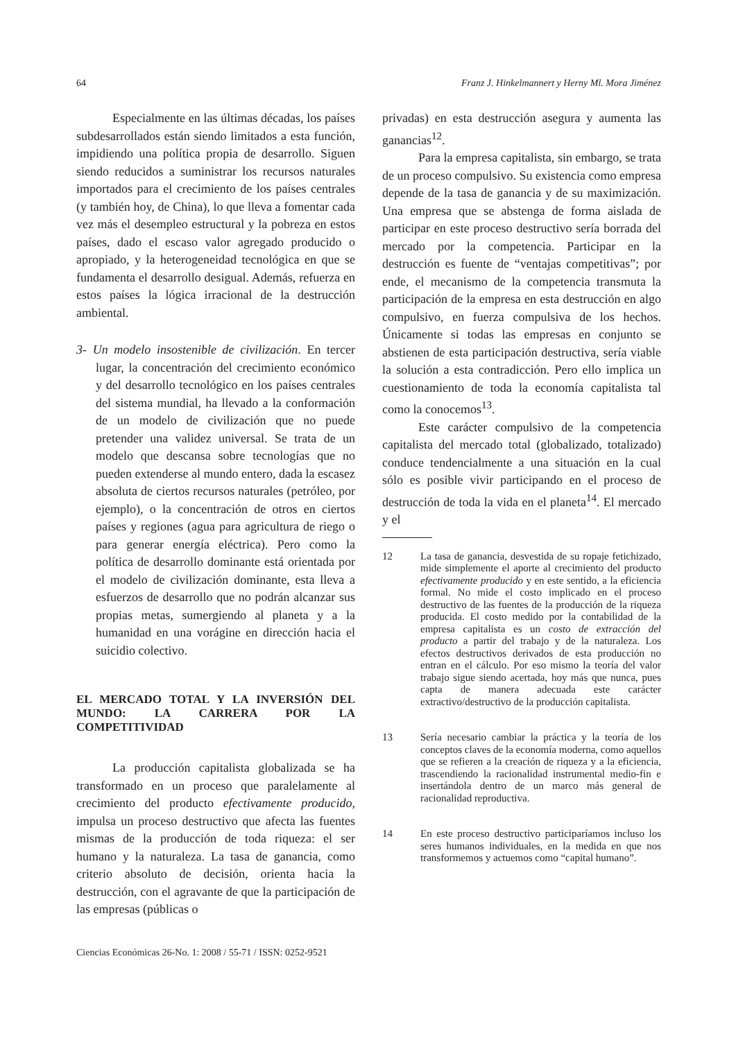64 Franz J. Hinkelmannert y Herny Ml. Mora Jiménez
Especialmente en las últimas décadas, los países subdesarrollados están siendo limitados a esta función, impidiendo una política propia de desarrollo. Siguen siendo reducidos a suministrar los recursos naturales importados para el crecimiento de los países centrales (y también hoy, de China), lo que lleva a fomentar cada vez más el desempleo estructural y la pobreza en estos países, dado el escaso valor agregado producido o apropiado, y la heterogeneidad tecnológica en que se fundamenta el desarrollo desigual. Además, refuerza en estos países la lógica irracional de la destrucción ambiental.
3- Un modelo insostenible de civilización. En tercer lugar, la concentración del crecimiento económico y del desarrollo tecnológico en los países centrales del sistema mundial, ha llevado a la conformación de un modelo de civilización que no puede pretender una validez universal. Se trata de un modelo que descansa sobre tecnologías que no pueden extenderse al mundo entero, dada la escasez absoluta de ciertos recursos naturales (petróleo, por ejemplo), o la concentración de otros en ciertos países y regiones (agua para agricultura de riego o para generar energía eléctrica). Pero como la política de desarrollo dominante está orientada por el modelo de civilización dominante, esta lleva a esfuerzos de desarrollo que no podrán alcanzar sus propias metas, sumergiendo al planeta y a la humanidad en una vorágine en dirección hacia el suicidio colectivo.
EL MERCADO TOTAL Y LA INVERSIÓN DEL MUNDO: LA CARRERA POR LA COMPETITIVIDAD
La producción capitalista globalizada se ha transformado en un proceso que paralelamente al crecimiento del producto efectivamente producido, impulsa un proceso destructivo que afecta las fuentes mismas de la producción de toda riqueza: el ser humano y la naturaleza. La tasa de ganancia, como criterio absoluto de decisión, orienta hacia la destrucción, con el agravante de que la participación de las empresas (públicas o
Ciencias Económicas 26-No. 1: 2008 / 55-71 / ISSN: 0252-9521
privadas) en esta destrucción asegura y aumenta las ganancias<sup>12</sup>.
Para la empresa capitalista, sin embargo, se trata de un proceso compulsivo. Su existencia como empresa depende de la tasa de ganancia y de su maximización. Una empresa que se abstenga de forma aislada de participar en este proceso destructivo sería borrada del mercado por la competencia. Participar en la destrucción es fuente de “ventajas competitivas”; por ende, el mecanismo de la competencia transmuta la participación de la empresa en esta destrucción en algo compulsivo, en fuerza compulsiva de los hechos. Únicamente si todas las empresas en conjunto se abstienen de esta participación destructiva, sería viable la solución a esta contradicción. Pero ello implica un cuestionamiento de toda la economía capitalista tal como la conocemos<sup>13</sup>.
Este carácter compulsivo de la competencia capitalista del mercado total (globalizado, totalizado) conduce tendencialmente a una situación en la cual sólo es posible vivir participando en el proceso de destrucción de toda la vida en el planeta<sup>14</sup>. El mercado y el
12 La tasa de ganancia, desvestida de su ropaje fetichizado, mide simplemente el aporte al crecimiento del producto efectivamente producido y en este sentido, a la eficiencia formal. No mide el costo implicado en el proceso destructivo de las fuentes de la producción de la riqueza producida. El costo medido por la contabilidad de la empresa capitalista es un costo de extracción del producto a partir del trabajo y de la naturaleza. Los efectos destructivos derivados de esta producción no entran en el cálculo. Por eso mismo la teoría del valor trabajo sigue siendo acertada, hoy más que nunca, pues capta de manera adecuada este carácter extractivo/destructivo de la producción capitalista.
13 Sería necesario cambiar la práctica y la teoría de los conceptos claves de la economía moderna, como aquellos que se refieren a la creación de riqueza y a la eficiencia, trascendiendo la racionalidad instrumental medio-fin e insertándola dentro de un marco más general de racionalidad reproductiva.
14 En este proceso destructivo participaríamos incluso los seres humanos individuales, en la medida en que nos transformemos y actuemos como “capital humano”.